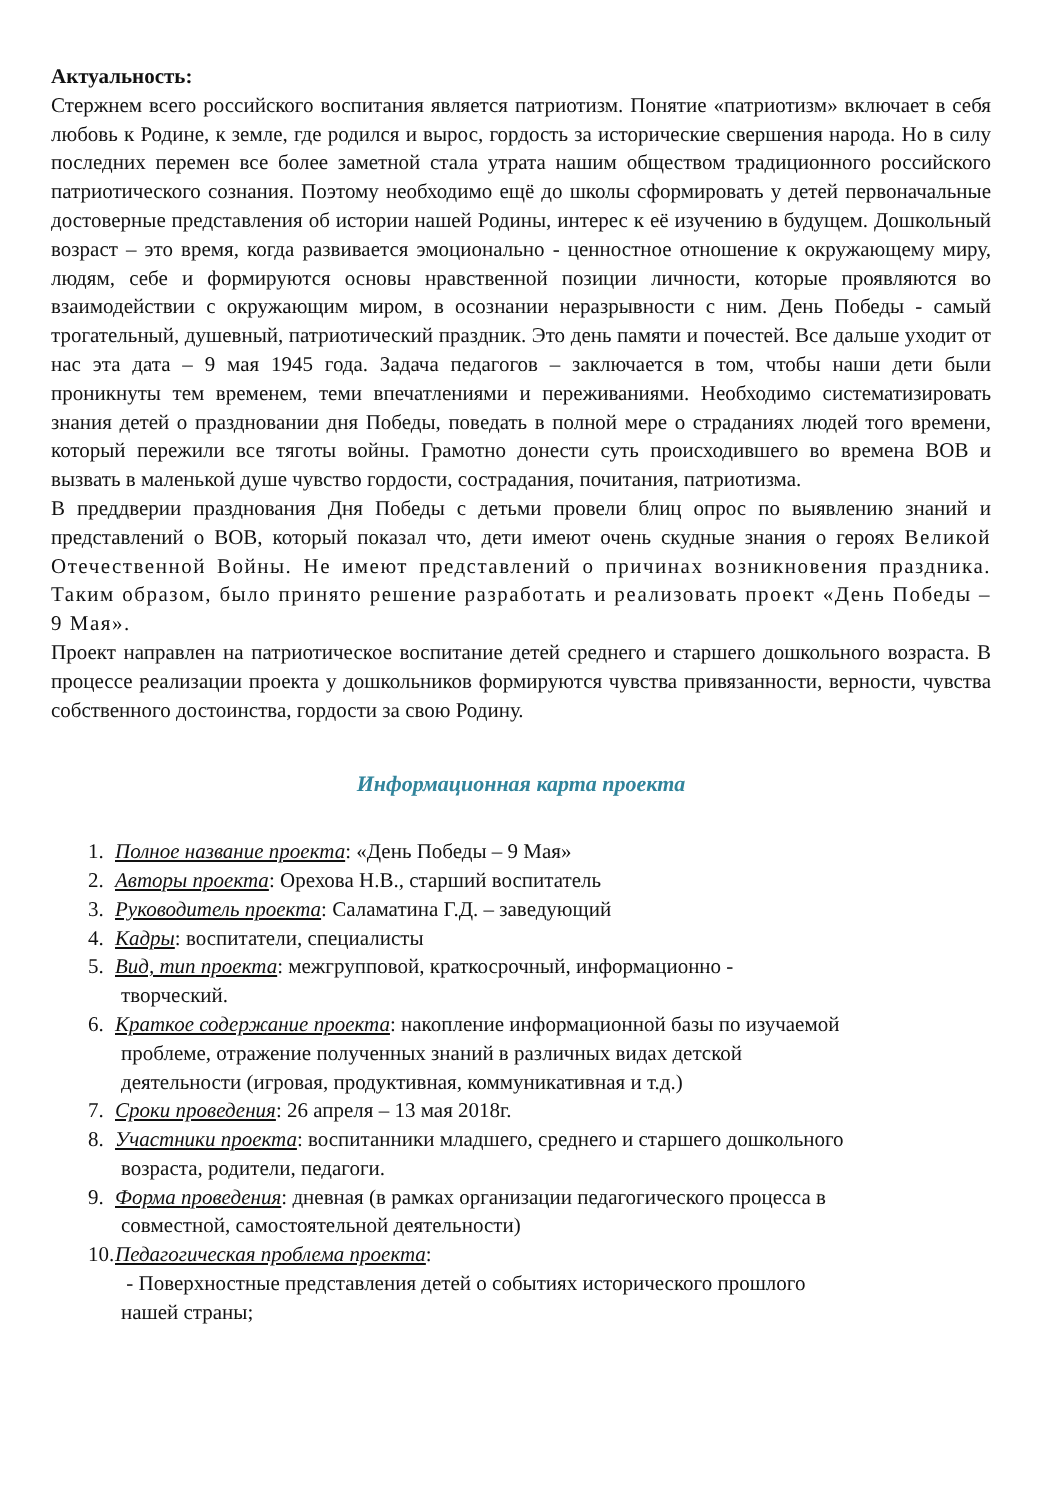Актуальность:
Стержнем всего российского воспитания является патриотизм. Понятие «патриотизм» включает в себя любовь к Родине, к земле, где родился и вырос, гордость за исторические свершения народа. Но в силу последних перемен все более заметной стала утрата нашим обществом традиционного российского патриотического сознания. Поэтому необходимо ещё до школы сформировать у детей первоначальные достоверные представления об истории нашей Родины, интерес к её изучению в будущем. Дошкольный возраст – это время, когда развивается эмоционально - ценностное отношение к окружающему миру, людям, себе и формируются основы нравственной позиции личности, которые проявляются во взаимодействии с окружающим миром, в осознании неразрывности с ним. День Победы - самый трогательный, душевный, патриотический праздник. Это день памяти и почестей. Все дальше уходит от нас эта дата – 9 мая 1945 года. Задача педагогов – заключается в том, чтобы наши дети были проникнуты тем временем, теми впечатлениями и переживаниями. Необходимо систематизировать знания детей о праздновании дня Победы, поведать в полной мере о страданиях людей того времени, который пережили все тяготы войны. Грамотно донести суть происходившего во времена ВОВ и вызвать в маленькой душе чувство гордости, сострадания, почитания, патриотизма.
В преддверии празднования Дня Победы с детьми провели блиц опрос по выявлению знаний и представлений о ВОВ, который показал что, дети имеют очень скудные знания о героях Великой Отечественной Войны. Не имеют представлений о причинах возникновения праздника. Таким образом, было принято решение разработать и реализовать проект «День Победы – 9 Мая».
Проект направлен на патриотическое воспитание детей среднего и старшего дошкольного возраста. В процессе реализации проекта у дошкольников формируются чувства привязанности, верности, чувства собственного достоинства, гордости за свою Родину.
Информационная карта проекта
1. Полное название проекта: «День Победы – 9 Мая»
2. Авторы проекта: Орехова Н.В., старший воспитатель
3. Руководитель проекта: Саламатина Г.Д. – заведующий
4. Кадры: воспитатели, специалисты
5. Вид, тип проекта: межгрупповой, краткосрочный, информационно -
творческий.
6. Краткое содержание проекта: накопление информационной базы по изучаемой
проблеме, отражение полученных знаний в различных видах детской
деятельности (игровая, продуктивная, коммуникативная и т.д.)
7. Сроки проведения: 26 апреля – 13 мая 2018г.
8. Участники проекта: воспитанники младшего, среднего и старшего дошкольного
возраста, родители, педагоги.
9. Форма проведения: дневная (в рамках организации педагогического процесса в
совместной, самостоятельной деятельности)
10. Педагогическая проблема проекта:
- Поверхностные представления детей о событиях исторического прошлого
нашей страны;